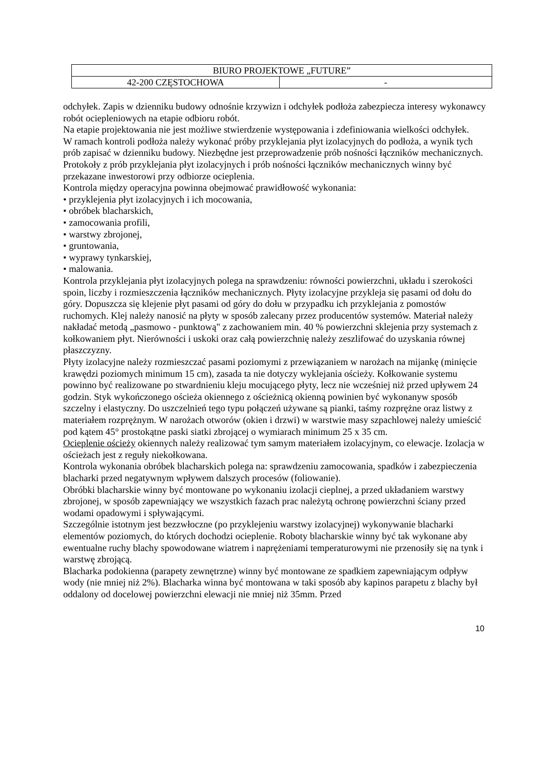| BIURO PROJEKTOWE „FUTURE” | |
| 42-200 CZĘSTOCHOWA | - |
odchyłek. Zapis w dzienniku budowy odnośnie krzywizn i odchyłek podłoża zabezpiecza interesy wykonawcy robót ociepleniowych na etapie odbioru robót.
Na etapie projektowania nie jest możliwe stwierdzenie występowania i zdefiniowania wielkości odchyłek.
W ramach kontroli podłoża należy wykonać próby przyklejania płyt izolacyjnych do podłoża, a wynik tych prób zapisać w dzienniku budowy. Niezbędne jest przeprowadzenie prób nośności łączników mechanicznych.
Protokoły z prób przyklejania płyt izolacyjnych i prób nośności łączników mechanicznych winny być przekazane inwestorowi przy odbiorze ocieplenia.
Kontrola między operacyjna powinna obejmować prawidłowość wykonania:
• przyklejenia płyt izolacyjnych i ich mocowania,
• obróbek blacharskich,
• zamocowania profili,
• warstwy zbrojonej,
• gruntowania,
• wyprawy tynkarskiej,
• malowania.
Kontrola przyklejania płyt izolacyjnych polega na sprawdzeniu: równości powierzchni, układu i szerokości spoin, liczby i rozmieszczenia łączników mechanicznych. Płyty izolacyjne przykleja się pasami od dołu do góry. Dopuszcza się klejenie płyt pasami od góry do dołu w przypadku ich przyklejania z pomostów ruchomych. Klej należy nanosić na płyty w sposób zalecany przez producentów systemów. Materiał należy nakładać metodą „pasmowo - punktową" z zachowaniem min. 40 % powierzchni sklejenia przy systemach z kołkowaniem płyt. Nierówności i uskoki oraz całą powierzchnię należy zeszlifować do uzyskania równej płaszczyzny.
Płyty izolacyjne należy rozmieszczać pasami poziomymi z przewiązaniem w narożach na mijankę (minięcie krawędzi poziomych minimum 15 cm), zasada ta nie dotyczy wyklejania ościeży. Kołkowanie systemu powinno być realizowane po stwardnieniu kleju mocującego płyty, lecz nie wcześniej niż przed upływem 24 godzin. Styk wykończonego ościeża okiennego z ościeżnicą okienną powinien być wykonanyw sposób szczelny i elastyczny. Do uszczelnień tego typu połączeń używane są pianki, taśmy rozprężne oraz listwy z materiałem rozprężnym. W narożach otworów (okien i drzwi) w warstwie masy szpachlowej należy umieścić pod kątem 45° prostokątne paski siatki zbrojącej o wymiarach minimum 25 x 35 cm.
Ocieplenie ościeży okiennych należy realizować tym samym materiałem izolacyjnym, co elewacje. Izolacja w ościeżach jest z reguły niekołkowana.
Kontrola wykonania obróbek blacharskich polega na: sprawdzeniu zamocowania, spadków i zabezpieczenia blacharki przed negatywnym wpływem dalszych procesów (foliowanie).
Obróbki blacharskie winny być montowane po wykonaniu izolacji cieplnej, a przed układaniem warstwy zbrojonej, w sposób zapewniający we wszystkich fazach prac należytą ochronę powierzchni ściany przed wodami opadowymi i spływającymi.
Szczególnie istotnym jest bezzwłoczne (po przyklejeniu warstwy izolacyjnej) wykonywanie blacharki elementów poziomych, do których dochodzi ocieplenie. Roboty blacharskie winny być tak wykonane aby ewentualne ruchy blachy spowodowane wiatrem i naprężeniami temperaturowymi nie przenosiły się na tynk i warstwę zbrojącą.
Blacharka podokienna (parapety zewnętrzne) winny być montowane ze spadkiem zapewniającym odpływ wody (nie mniej niż 2%). Blacharka winna być montowana w taki sposób aby kapinos parapetu z blachy był oddalony od docelowej powierzchni elewacji nie mniej niż 35mm. Przed
10